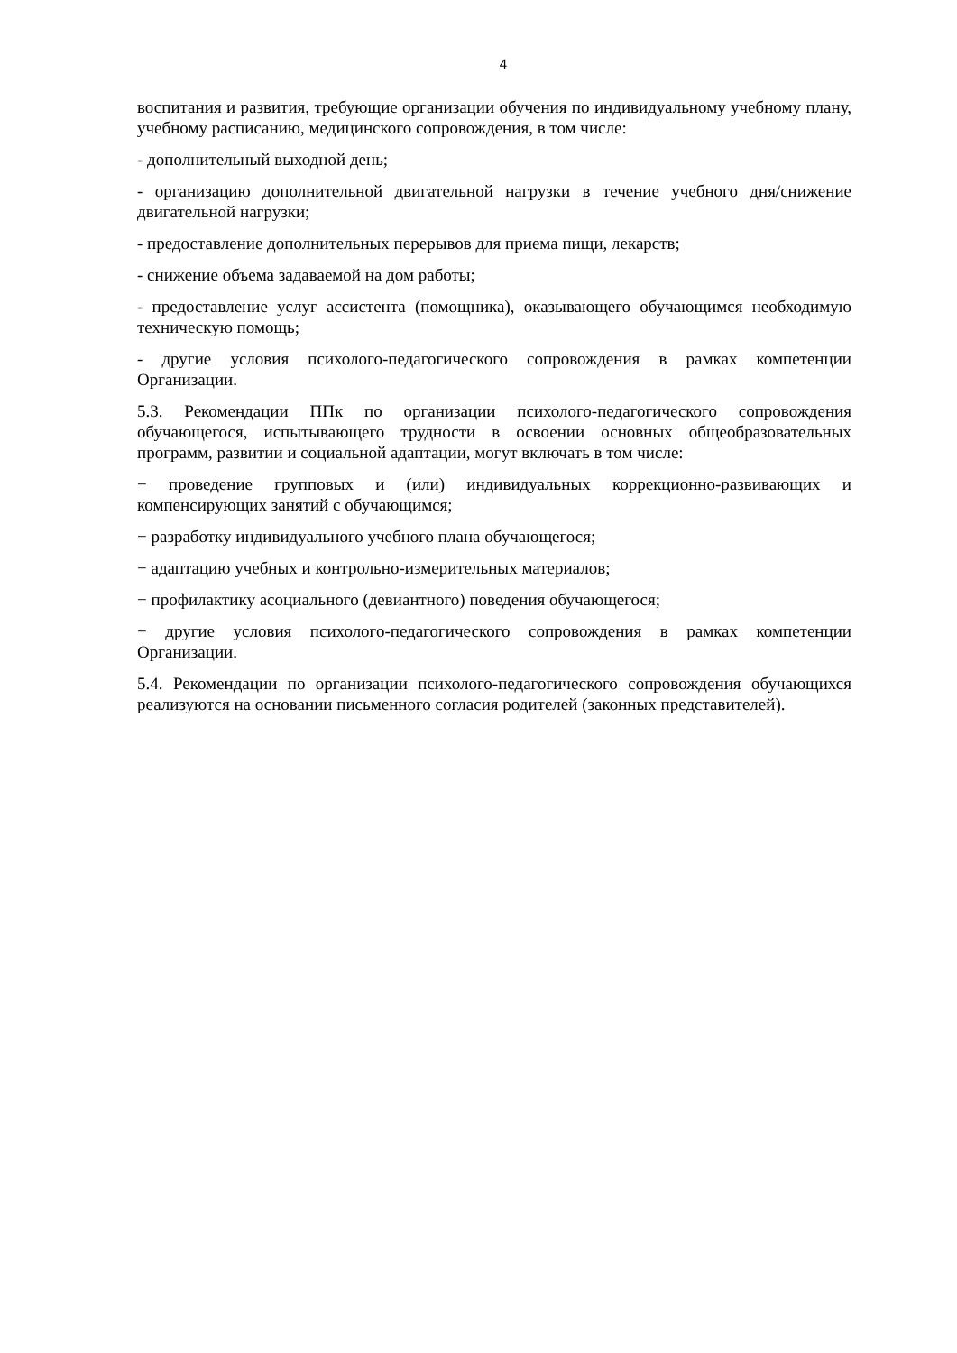4
воспитания и развития, требующие организации обучения по индивидуальному учебному плану, учебному расписанию, медицинского сопровождения, в том числе:
- дополнительный выходной день;
- организацию дополнительной двигательной нагрузки в течение учебного дня/снижение двигательной нагрузки;
- предоставление дополнительных перерывов для приема пищи, лекарств;
- снижение объема задаваемой на дом работы;
- предоставление услуг ассистента (помощника), оказывающего обучающимся необходимую техническую помощь;
- другие условия психолого-педагогического сопровождения в рамках компетенции Организации.
5.3. Рекомендации ППк по организации психолого-педагогического сопровождения обучающегося, испытывающего трудности в освоении основных общеобразовательных программ, развитии и социальной адаптации, могут включать в том числе:
− проведение групповых и (или) индивидуальных коррекционно-развивающих и компенсирующих занятий с обучающимся;
− разработку индивидуального учебного плана обучающегося;
− адаптацию учебных и контрольно-измерительных материалов;
− профилактику асоциального (девиантного) поведения обучающегося;
− другие условия психолого-педагогического сопровождения в рамках компетенции Организации.
5.4. Рекомендации по организации психолого-педагогического сопровождения обучающихся реализуются на основании письменного согласия родителей (законных представителей).